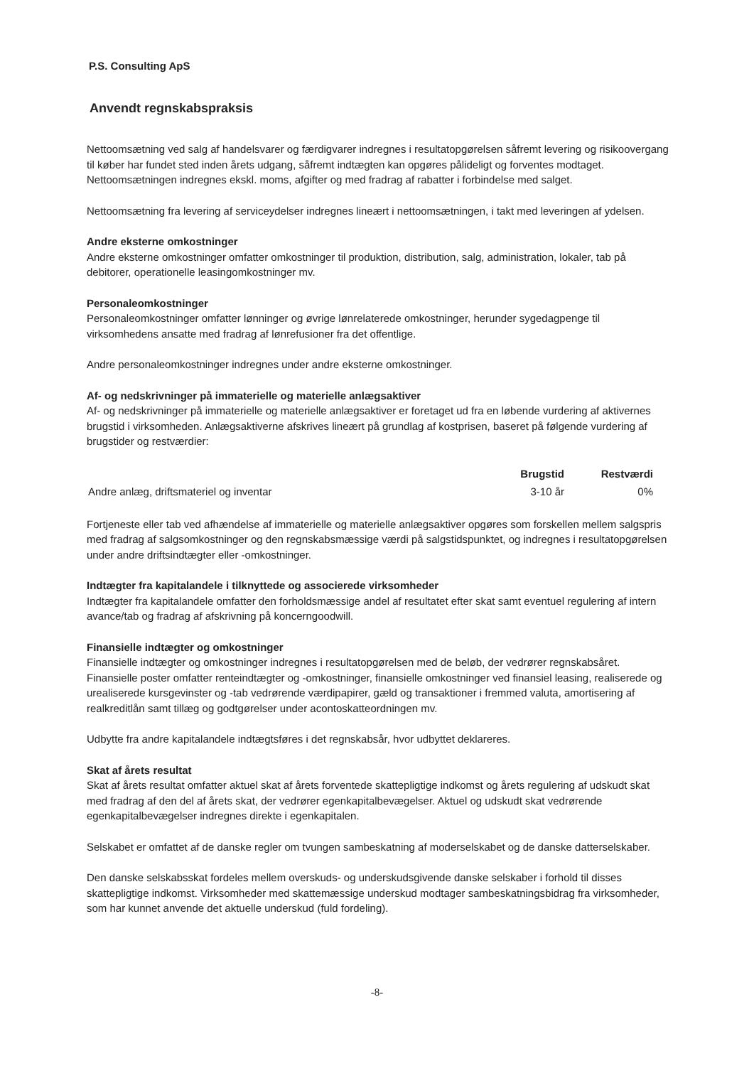P.S. Consulting ApS
Anvendt regnskabspraksis
Nettoomsætning ved salg af handelsvarer og færdigvarer indregnes i resultatopgørelsen såfremt levering og risikoovergang til køber har fundet sted inden årets udgang, såfremt indtægten kan opgøres pålideligt og forventes modtaget. Nettoomsætningen indregnes ekskl. moms, afgifter og med fradrag af rabatter i forbindelse med salget.
Nettoomsætning fra levering af serviceydelser indregnes lineært i nettoomsætningen, i takt med leveringen af ydelsen.
Andre eksterne omkostninger
Andre eksterne omkostninger omfatter omkostninger til produktion, distribution, salg, administration, lokaler, tab på debitorer, operationelle leasingomkostninger mv.
Personaleomkostninger
Personaleomkostninger omfatter lønninger og øvrige lønrelaterede omkostninger, herunder sygedagpenge til virksomhedens ansatte med fradrag af lønrefusioner fra det offentlige.
Andre personaleomkostninger indregnes under andre eksterne omkostninger.
Af- og nedskrivninger på immaterielle og materielle anlægsaktiver
Af- og nedskrivninger på immaterielle og materielle anlægsaktiver er foretaget ud fra en løbende vurdering af aktivernes brugstid i virksomheden. Anlægsaktiverne afskrives lineært på grundlag af kostprisen, baseret på følgende vurdering af brugstider og restværdier:
| | Brugstid | Restværdi |
| --- | --- | --- |
| Andre anlæg, driftsmateriel og inventar | 3-10 år | 0% |
Fortjeneste eller tab ved afhændelse af immaterielle og materielle anlægsaktiver opgøres som forskellen mellem salgspris med fradrag af salgsomkostninger og den regnskabsmæssige værdi på salgstidspunktet, og indregnes i resultatopgørelsen under andre driftsindtægter eller -omkostninger.
Indtægter fra kapitalandele i tilknyttede og associerede virksomheder
Indtægter fra kapitalandele omfatter den forholdsmæssige andel af resultatet efter skat samt eventuel regulering af intern avance/tab og fradrag af afskrivning på koncerngoodwill.
Finansielle indtægter og omkostninger
Finansielle indtægter og omkostninger indregnes i resultatopgørelsen med de beløb, der vedrører regnskabsåret. Finansielle poster omfatter renteindtægter og -omkostninger, finansielle omkostninger ved finansiel leasing, realiserede og urealiserede kursgevinster og -tab vedrørende værdipapirer, gæld og transaktioner i fremmed valuta, amortisering af realkreditlån samt tillæg og godtgørelser under acontoskatteordningen mv.
Udbytte fra andre kapitalandele indtægtsføres i det regnskabsår, hvor udbyttet deklareres.
Skat af årets resultat
Skat af årets resultat omfatter aktuel skat af årets forventede skattepligtige indkomst og årets regulering af udskudt skat med fradrag af den del af årets skat, der vedrører egenkapitalbevægelser. Aktuel og udskudt skat vedrørende egenkapitalbevægelser indregnes direkte i egenkapitalen.
Selskabet er omfattet af de danske regler om tvungen sambeskatning af moderselskabet og de danske datterselskaber.
Den danske selskabsskat fordeles mellem overskuds- og underskudsgivende danske selskaber i forhold til disses skattepligtige indkomst. Virksomheder med skattemæssige underskud modtager sambeskatningsbidrag fra virksomheder, som har kunnet anvende det aktuelle underskud (fuld fordeling).
-8-